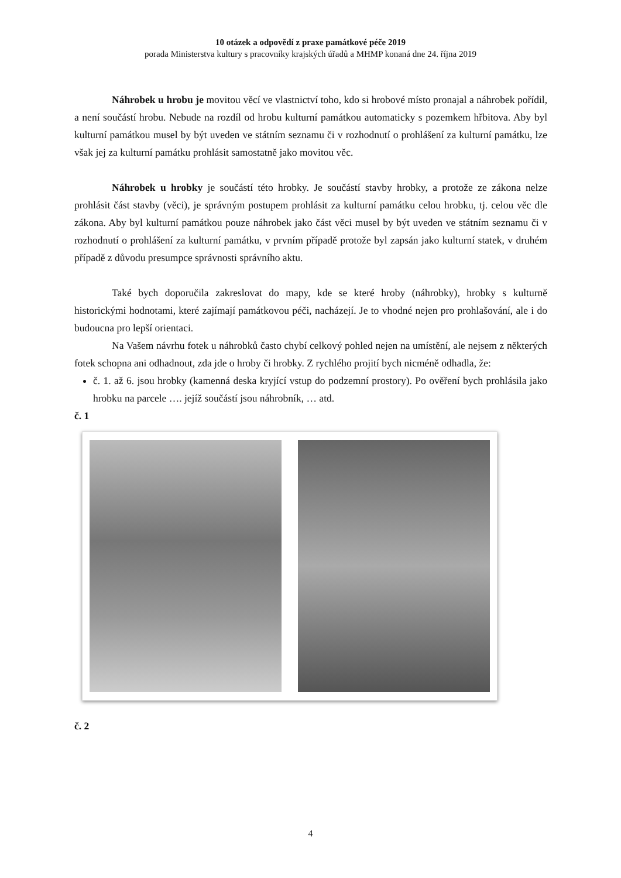10 otázek a odpovědí z praxe památkové péče 2019
porada Ministerstva kultury s pracovníky krajských úřadů a MHMP konaná dne 24. října 2019
Náhrobek u hrobu je movitou věcí ve vlastnictví toho, kdo si hrobové místo pronajal a náhrobek pořídil, a není součástí hrobu. Nebude na rozdíl od hrobu kulturní památkou automaticky s pozemkem hřbitova. Aby byl kulturní památkou musel by být uveden ve státním seznamu či v rozhodnutí o prohlášení za kulturní památku, lze však jej za kulturní památku prohlásit samostatně jako movitou věc.
Náhrobek u hrobky je součástí této hrobky. Je součástí stavby hrobky, a protože ze zákona nelze prohlásit část stavby (věci), je správným postupem prohlásit za kulturní památku celou hrobku, tj. celou věc dle zákona. Aby byl kulturní památkou pouze náhrobek jako část věci musel by být uveden ve státním seznamu či v rozhodnutí o prohlášení za kulturní památku, v prvním případě protože byl zapsán jako kulturní statek, v druhém případě z důvodu presumpce správnosti správního aktu.
Také bych doporučila zakreslovat do mapy, kde se které hroby (náhrobky), hrobky s kulturně historickými hodnotami, které zajímají památkovou péči, nacházejí. Je to vhodné nejen pro prohlašování, ale i do budoucna pro lepší orientaci.
Na Vašem návrhu fotek u náhrobků často chybí celkový pohled nejen na umístění, ale nejsem z některých fotek schopna ani odhadnout, zda jde o hroby či hrobky. Z rychlého projití bych nicméně odhadla, že:
č. 1. až 6. jsou hrobky (kamenná deska kryjící vstup do podzemní prostory). Po ověření bych prohlásila jako hrobku na parcele …. jejíž součástí jsou náhrobník, … atd.
č. 1
č. 2
4